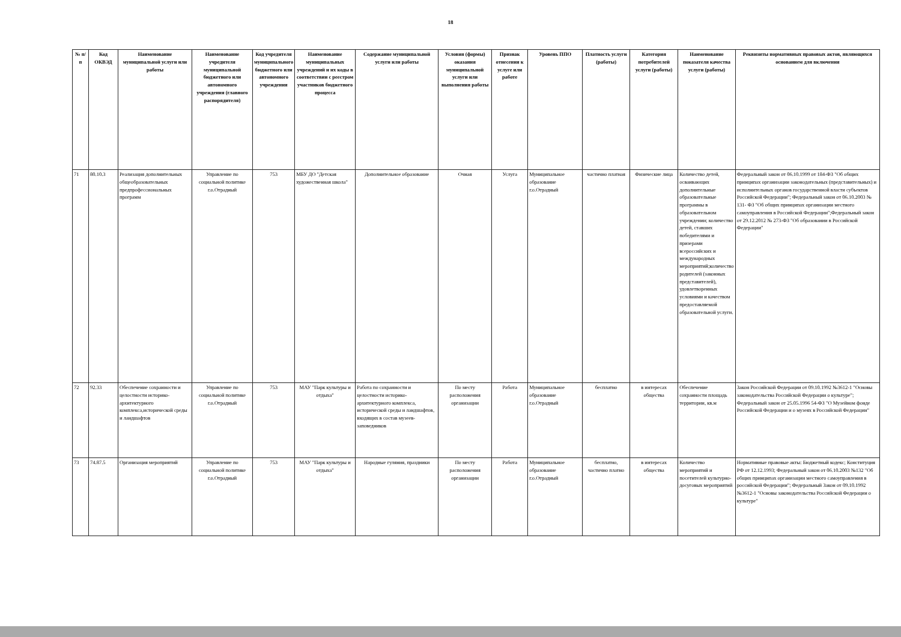18
| № п/п | Код ОКВЭД | Наименование муниципальной услуги или работы | Наименование учредителя муниципальной бюджетного или автономного учреждения (главного распорядителя) | Код учредителя муниципального бюджетного или автономного учреждения | Наименование муниципальных учреждений и их коды в соответствии с реестром участников бюджетного процесса | Содержание муниципальной услуги или работы | Условия (формы) оказания муниципальной услуги или выполнения работы | Признак отнесения к услуге или работе | Уровень ППО | Платность услуги (работы) | Категория потребителей услуги (работы) | Наименование показателя качества услуги (работы) | Реквизиты нормативных правовых актов, являющихся основанием для включения |
| --- | --- | --- | --- | --- | --- | --- | --- | --- | --- | --- | --- | --- | --- |
| 71 | 80.10.3 | Реализация дополнительных общеобразовательных предпрофессиональных программ | Управление по социальной политике г.о.Отрадный | 753 | МБУ ДО "Детская художественная школа" | Дополнительное образование | Очная | Услуга | Муниципальное образование г.о.Отрадный | частично платная | Физические лица | Количество детей, осваивающих дополнительные образовательные программы в образовательном учреждении; количество детей, ставших победителями и призерами всероссийских и международных мероприятий;количество родителей (законных представителей), удовлетворенных условиями и качеством предоставляемой образовательной услуги. | Федеральный закон от 06.10.1999 от 184-ФЗ "Об общих принципах организации законодательных (представительных) и исполнительных органов государственной власти субъектов Российской Федерации"; Федеральный закон от 06.10.2003 № 131- ФЗ "Об общих принципах организации местного самоуправления в Российской Федерации";Федеральный закон от 29.12.2012 № 273-ФЗ "Об образовании в Российской Федерации" |
| 72 | 92.33 | Обеспечение сохранности и целостности историко-архитектурного комплекса,исторической среды и ландшафтов | Управление по социальной политике г.о.Отрадный | 753 | МАУ "Парк культуры и отдыха" | Работа по сохранности и целостности историко-архитектурного комплекса, исторической среды и ландшафтов, входящих в состав музеев-заповедников | По месту расположения организации | Работа | Муниципальное образование г.о.Отрадный | бесплатно | в интересах общества | Обеспечение сохранности площадь территории, кв.м | Закон Российской Федерации от 09.10.1992 №3612-1 "Основы законодательства Российской Федерации о культуре"; Федеральный закон от 25.05.1996 54-ФЗ "О Музейном фонде Российской Федерации и о музеях в Российской Федерации" |
| 73 | 74.87.5 | Организация мероприятий | Управление по социальной политике г.о.Отрадный | 753 | МАУ "Парк культуры и отдыха" | Народные гуляния, праздники | По месту расположения организации | Работа | Муниципальное образование г.о.Отрадный | бесплатно, частично платно | в интересах общества | Количество мероприятий и посетителей культурно-досуговых мероприятий | Нормативные правовые акты: Бюджетный кодекс; Конституция РФ от 12.12.1993; Федеральный закон от 06.10.2003 №132 "Об общих принципах организации местного самоуправления в российской Федерации"; Федеральный Закон от 09.10.1992 №3612-1 "Основы законодательства Российской Федерации о культуре" |